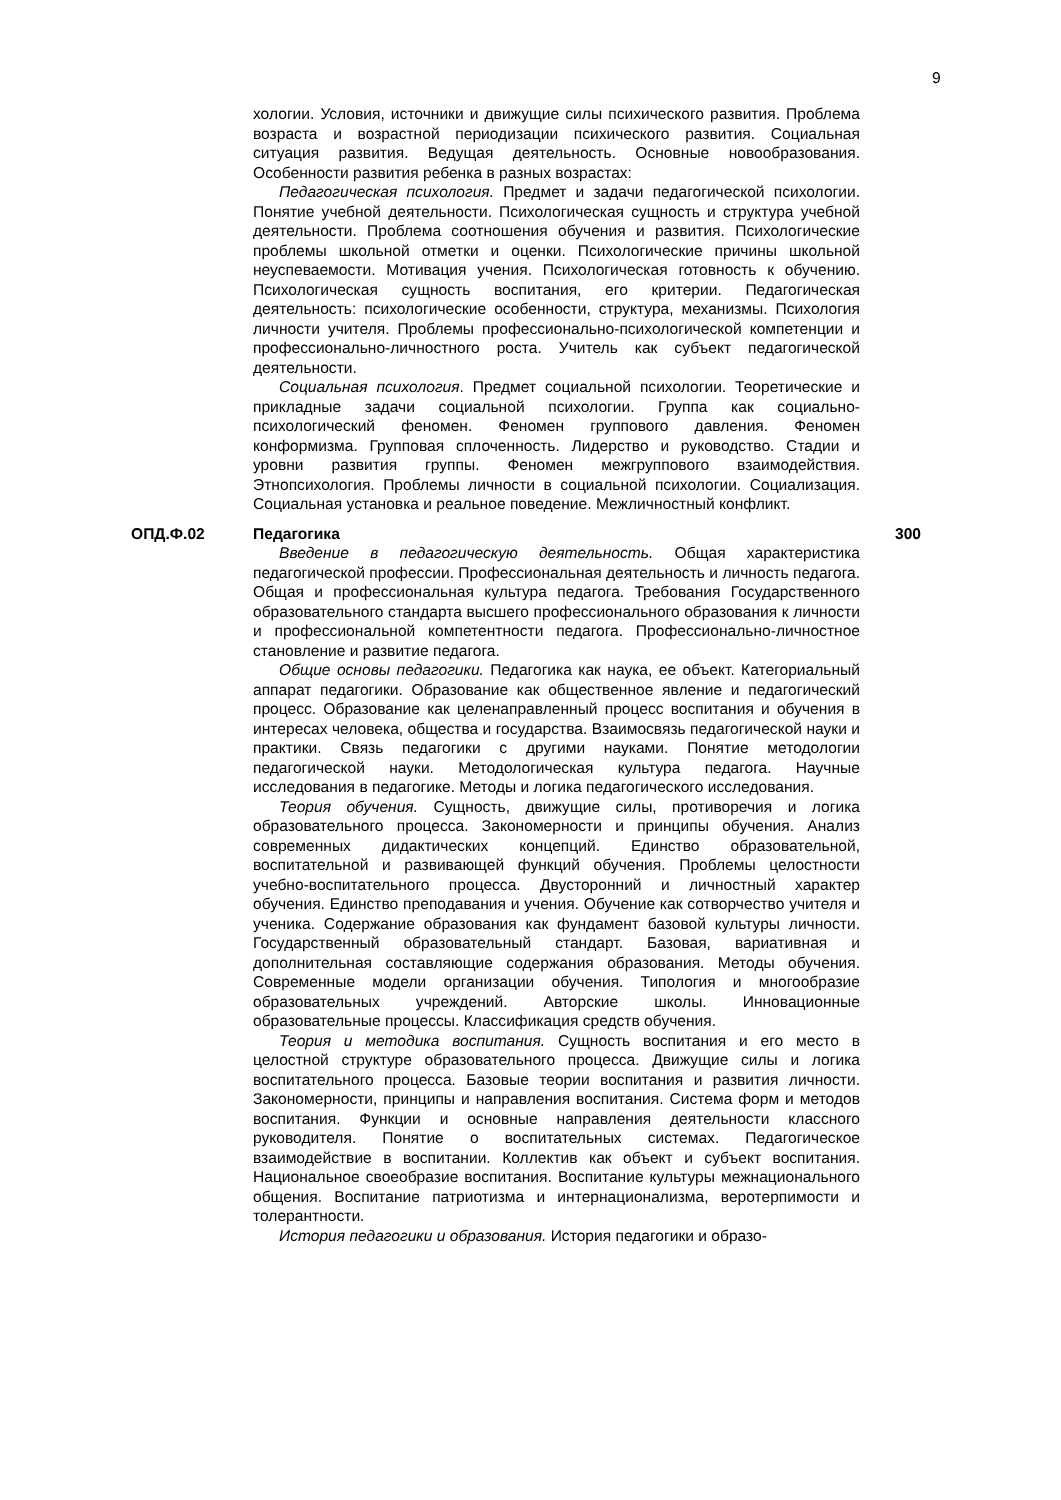9
хологии. Условия, источники и движущие силы психического развития. Проблема возраста и возрастной периодизации психического развития. Социальная ситуация развития. Ведущая деятельность. Основные новообразования. Особенности развития ребенка в разных возрастах:
Педагогическая психология. Предмет и задачи педагогической психологии. Понятие учебной деятельности. Психологическая сущность и структура учебной деятельности. Проблема соотношения обучения и развития. Психологические проблемы школьной отметки и оценки. Психологические причины школьной неуспеваемости. Мотивация учения. Психологическая готовность к обучению. Психологическая сущность воспитания, его критерии. Педагогическая деятельность: психологические особенности, структура, механизмы. Психология личности учителя. Проблемы профессионально-психологической компетенции и профессионально-личностного роста. Учитель как субъект педагогической деятельности.
Социальная психология. Предмет социальной психологии. Теоретические и прикладные задачи социальной психологии. Группа как социально-психологический феномен. Феномен группового давления. Феномен конформизма. Групповая сплоченность. Лидерство и руководство. Стадии и уровни развития группы. Феномен межгруппового взаимодействия. Этнопсихология. Проблемы личности в социальной психологии. Социализация. Социальная установка и реальное поведение. Межличностный конфликт.
ОПД.Ф.02 Педагогика 300
Введение в педагогическую деятельность. Общая характеристика педагогической профессии. Профессиональная деятельность и личность педагога. Общая и профессиональная культура педагога. Требования Государственного образовательного стандарта высшего профессионального образования к личности и профессиональной компетентности педагога. Профессионально-личностное становление и развитие педагога.
Общие основы педагогики. Педагогика как наука, ее объект. Категориальный аппарат педагогики. Образование как общественное явление и педагогический процесс. Образование как целенаправленный процесс воспитания и обучения в интересах человека, общества и государства. Взаимосвязь педагогической науки и практики. Связь педагогики с другими науками. Понятие методологии педагогической науки. Методологическая культура педагога. Научные исследования в педагогике. Методы и логика педагогического исследования.
Теория обучения. Сущность, движущие силы, противоречия и логика образовательного процесса. Закономерности и принципы обучения. Анализ современных дидактических концепций. Единство образовательной, воспитательной и развивающей функций обучения. Проблемы целостности учебно-воспитательного процесса. Двусторонний и личностный характер обучения. Единство преподавания и учения. Обучение как сотворчество учителя и ученика. Содержание образования как фундамент базовой культуры личности. Государственный образовательный стандарт. Базовая, вариативная и дополнительная составляющие содержания образования. Методы обучения. Современные модели организации обучения. Типология и многообразие образовательных учреждений. Авторские школы. Инновационные образовательные процессы. Классификация средств обучения.
Теория и методика воспитания. Сущность воспитания и его место в целостной структуре образовательного процесса. Движущие силы и логика воспитательного процесса. Базовые теории воспитания и развития личности. Закономерности, принципы и направления воспитания. Система форм и методов воспитания. Функции и основные направления деятельности классного руководителя. Понятие о воспитательных системах. Педагогическое взаимодействие в воспитании. Коллектив как объект и субъект воспитания. Национальное своеобразие воспитания. Воспитание культуры межнационального общения. Воспитание патриотизма и интернационализма, веротерпимости и толерантности.
История педагогики и образования. История педагогики и образо-